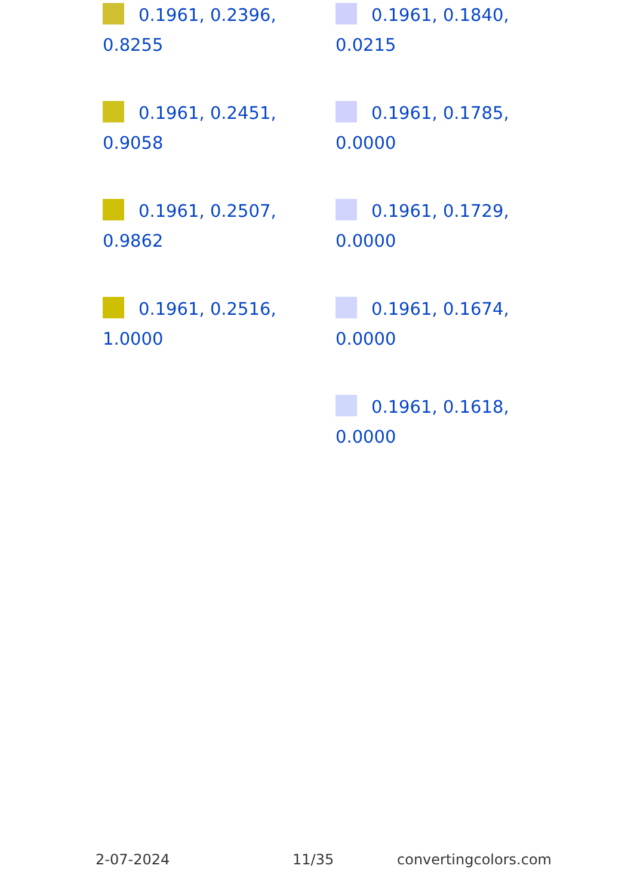0.1961, 0.2396, 0.8255
0.1961, 0.2451, 0.9058
0.1961, 0.2507, 0.9862
0.1961, 0.2516, 1.0000
0.1961, 0.1840, 0.0215
0.1961, 0.1785, 0.0000
0.1961, 0.1729, 0.0000
0.1961, 0.1674, 0.0000
0.1961, 0.1618, 0.0000
2-07-2024 11/35 convertingcolors.com